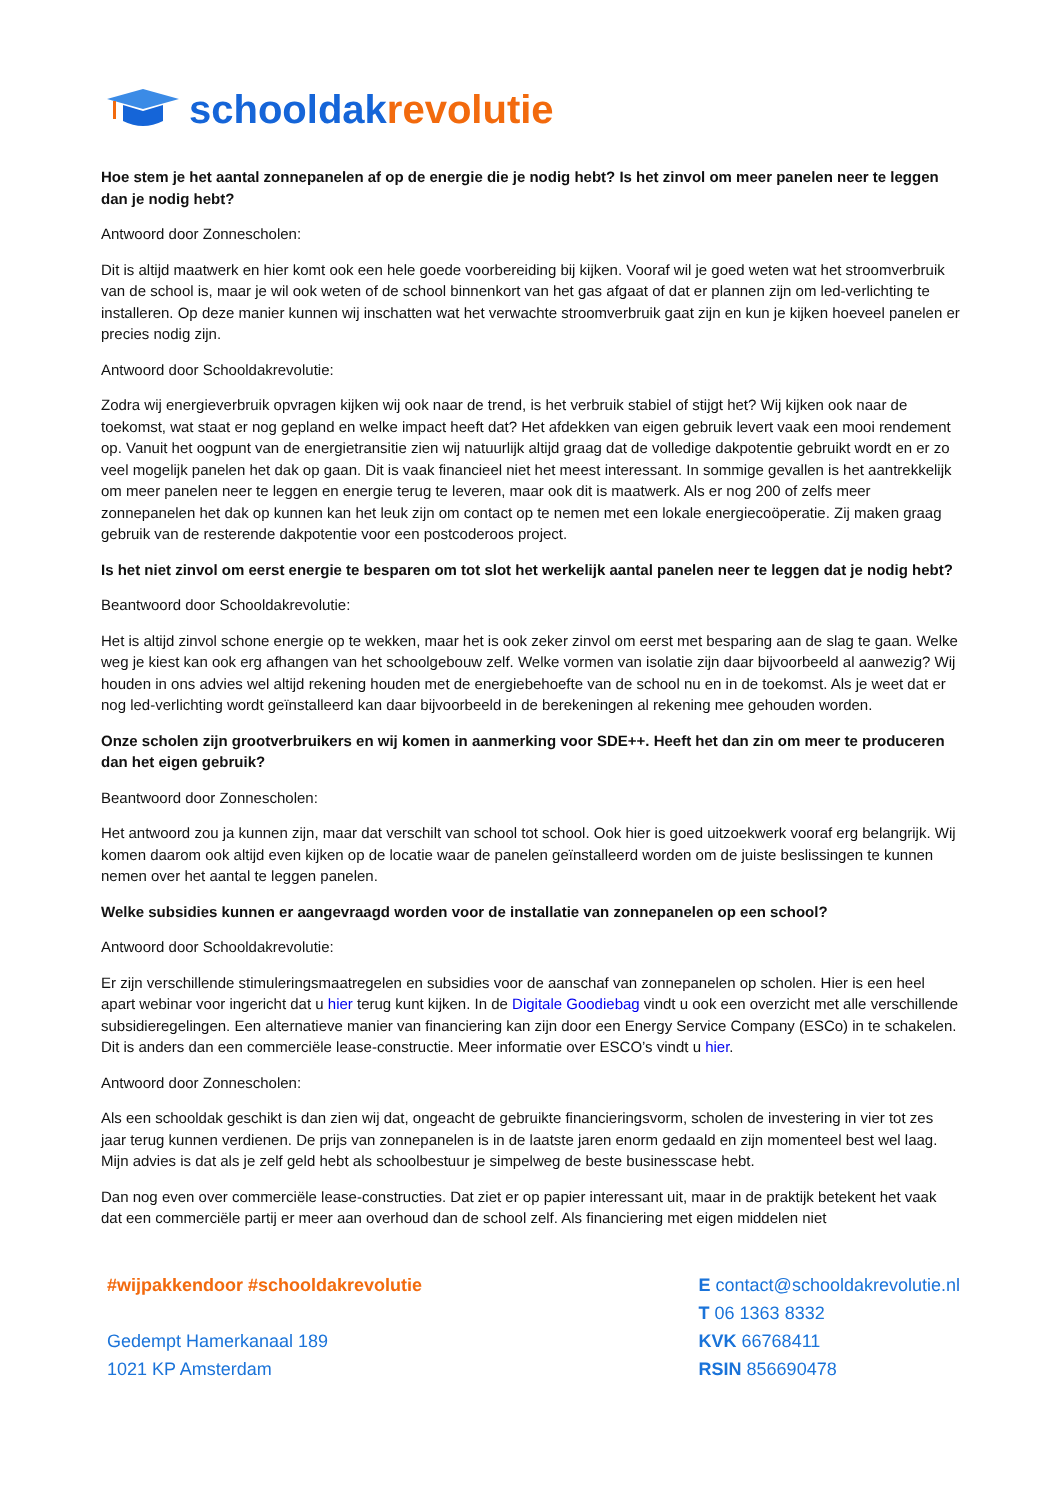schooldakrevolutie
Hoe stem je het aantal zonnepanelen af op de energie die je nodig hebt? Is het zinvol om meer panelen neer te leggen dan je nodig hebt?
Antwoord door Zonnescholen:
Dit is altijd maatwerk en hier komt ook een hele goede voorbereiding bij kijken. Vooraf wil je goed weten wat het stroomverbruik van de school is, maar je wil ook weten of de school binnenkort van het gas afgaat of dat er plannen zijn om led-verlichting te installeren. Op deze manier kunnen wij inschatten wat het verwachte stroomverbruik gaat zijn en kun je kijken hoeveel panelen er precies nodig zijn.
Antwoord door Schooldakrevolutie:
Zodra wij energieverbruik opvragen kijken wij ook naar de trend, is het verbruik stabiel of stijgt het? Wij kijken ook naar de toekomst, wat staat er nog gepland en welke impact heeft dat? Het afdekken van eigen gebruik levert vaak een mooi rendement op. Vanuit het oogpunt van de energietransitie zien wij natuurlijk altijd graag dat de volledige dakpotentie gebruikt wordt en er zo veel mogelijk panelen het dak op gaan. Dit is vaak financieel niet het meest interessant. In sommige gevallen is het aantrekkelijk om meer panelen neer te leggen en energie terug te leveren, maar ook dit is maatwerk. Als er nog 200 of zelfs meer zonnepanelen het dak op kunnen kan het leuk zijn om contact op te nemen met een lokale energiecoöperatie. Zij maken graag gebruik van de resterende dakpotentie voor een postcoderoos project.
Is het niet zinvol om eerst energie te besparen om tot slot het werkelijk aantal panelen neer te leggen dat je nodig hebt?
Beantwoord door Schooldakrevolutie:
Het is altijd zinvol schone energie op te wekken, maar het is ook zeker zinvol om eerst met besparing aan de slag te gaan. Welke weg je kiest kan ook erg afhangen van het schoolgebouw zelf. Welke vormen van isolatie zijn daar bijvoorbeeld al aanwezig? Wij houden in ons advies wel altijd rekening houden met de energiebehoefte van de school nu en in de toekomst. Als je weet dat er nog led-verlichting wordt geïnstalleerd kan daar bijvoorbeeld in de berekeningen al rekening mee gehouden worden.
Onze scholen zijn grootverbruikers en wij komen in aanmerking voor SDE++. Heeft het dan zin om meer te produceren dan het eigen gebruik?
Beantwoord door Zonnescholen:
Het antwoord zou ja kunnen zijn, maar dat verschilt van school tot school. Ook hier is goed uitzoekwerk vooraf erg belangrijk. Wij komen daarom ook altijd even kijken op de locatie waar de panelen geïnstalleerd worden om de juiste beslissingen te kunnen nemen over het aantal te leggen panelen.
Welke subsidies kunnen er aangevraagd worden voor de installatie van zonnepanelen op een school?
Antwoord door Schooldakrevolutie:
Er zijn verschillende stimuleringsmaatregelen en subsidies voor de aanschaf van zonnepanelen op scholen. Hier is een heel apart webinar voor ingericht dat u hier terug kunt kijken. In de Digitale Goodiebag vindt u ook een overzicht met alle verschillende subsidieregelingen. Een alternatieve manier van financiering kan zijn door een Energy Service Company (ESCo) in te schakelen. Dit is anders dan een commerciële lease-constructie. Meer informatie over ESCO’s vindt u hier.
Antwoord door Zonnescholen:
Als een schooldak geschikt is dan zien wij dat, ongeacht de gebruikte financieringsvorm, scholen de investering in vier tot zes jaar terug kunnen verdienen. De prijs van zonnepanelen is in de laatste jaren enorm gedaald en zijn momenteel best wel laag. Mijn advies is dat als je zelf geld hebt als schoolbestuur je simpelweg de beste businesscase hebt.
Dan nog even over commerciële lease-constructies. Dat ziet er op papier interessant uit, maar in de praktijk betekent het vaak dat een commerciële partij er meer aan overhoud dan de school zelf. Als financiering met eigen middelen niet
#wijpakkendoor #schooldakrevolutie
Gedempt Hamerkanaal 189
1021 KP Amsterdam
E contact@schooldakrevolutie.nl
T 06 1363 8332
KVK 66768411
RSIN 856690478